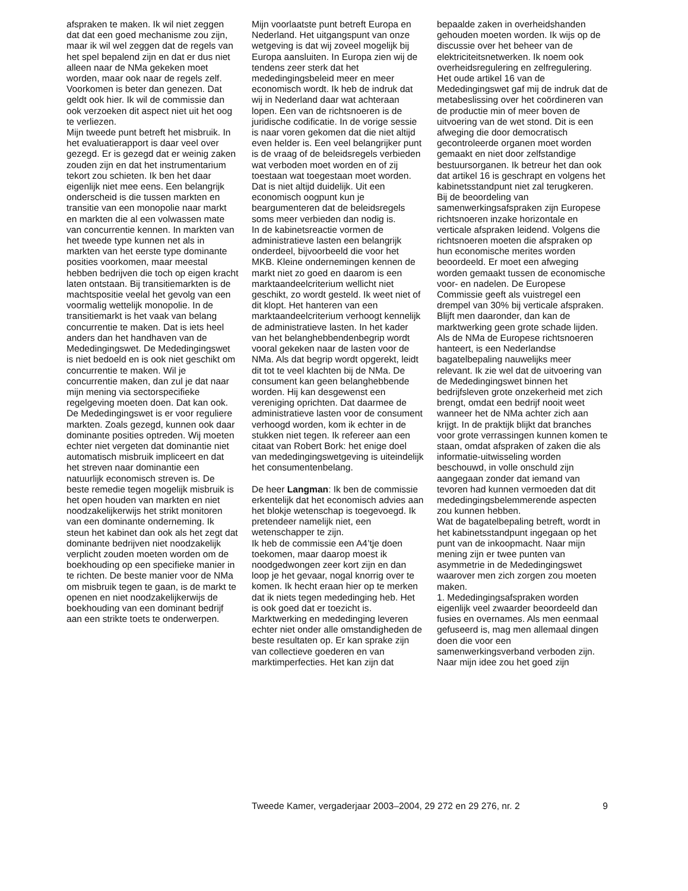afspraken te maken. Ik wil niet zeggen dat dat een goed mechanisme zou zijn, maar ik wil wel zeggen dat de regels van het spel bepalend zijn en dat er dus niet alleen naar de NMa gekeken moet worden, maar ook naar de regels zelf. Voorkomen is beter dan genezen. Dat geldt ook hier. Ik wil de commissie dan ook verzoeken dit aspect niet uit het oog te verliezen.
Mijn tweede punt betreft het misbruik. In het evaluatierapport is daar veel over gezegd. Er is gezegd dat er weinig zaken zouden zijn en dat het instrumentarium tekort zou schieten. Ik ben het daar eigenlijk niet mee eens. Een belangrijk onderscheid is die tussen markten en transitie van een monopolie naar markt en markten die al een volwassen mate van concurrentie kennen. In markten van het tweede type kunnen net als in markten van het eerste type dominante posities voorkomen, maar meestal hebben bedrijven die toch op eigen kracht laten ontstaan. Bij transitiemarkten is de machtspositie veelal het gevolg van een voormalig wettelijk monopolie. In de transitiemarkt is het vaak van belang concurrentie te maken. Dat is iets heel anders dan het handhaven van de Mededingingswet. De Mededingingswet is niet bedoeld en is ook niet geschikt om concurrentie te maken. Wil je concurrentie maken, dan zul je dat naar mijn mening via sectorspecifieke regelgeving moeten doen. Dat kan ook.
De Mededingingswet is er voor reguliere markten. Zoals gezegd, kunnen ook daar dominante posities optreden. Wij moeten echter niet vergeten dat dominantie niet automatisch misbruik impliceert en dat het streven naar dominantie een natuurlijk economisch streven is. De beste remedie tegen mogelijk misbruik is het open houden van markten en niet noodzakelijkerwijs het strikt monitoren van een dominante onderneming. Ik steun het kabinet dan ook als het zegt dat dominante bedrijven niet noodzakelijk verplicht zouden moeten worden om de boekhouding op een specifieke manier in te richten. De beste manier voor de NMa om misbruik tegen te gaan, is de markt te openen en niet noodzakelijkerwijs de boekhouding van een dominant bedrijf aan een strikte toets te onderwerpen.
Mijn voorlaatste punt betreft Europa en Nederland. Het uitgangspunt van onze wetgeving is dat wij zoveel mogelijk bij Europa aansluiten. In Europa zien wij de tendens zeer sterk dat het mededingingsbeleid meer en meer economisch wordt. Ik heb de indruk dat wij in Nederland daar wat achteraan lopen. Een van de richtsnoeren is de juridische codificatie. In de vorige sessie is naar voren gekomen dat die niet altijd even helder is. Een veel belangrijker punt is de vraag of de beleidsregels verbieden wat verboden moet worden en of zij toestaan wat toegestaan moet worden. Dat is niet altijd duidelijk. Uit een economisch oogpunt kun je beargumenteren dat de beleidsregels soms meer verbieden dan nodig is.
In de kabinetsreactie vormen de administratieve lasten een belangrijk onderdeel, bijvoorbeeld die voor het MKB. Kleine ondernemingen kennen de markt niet zo goed en daarom is een marktaandeelcriterium wellicht niet geschikt, zo wordt gesteld. Ik weet niet of dit klopt. Het hanteren van een marktaandeelcriterium verhoogt kennelijk de administratieve lasten. In het kader van het belanghebbendenbegrip wordt vooral gekeken naar de lasten voor de NMa. Als dat begrip wordt opgerekt, leidt dit tot te veel klachten bij de NMa. De consument kan geen belanghebbende worden. Hij kan desgewenst een vereniging oprichten. Dat daarmee de administratieve lasten voor de consument verhoogd worden, kom ik echter in de stukken niet tegen. Ik refereer aan een citaat van Robert Bork: het enige doel van mededingingswetgeving is uiteindelijk het consumentenbelang.
De heer Langman: Ik ben de commissie erkentelijk dat het economisch advies aan het blokje wetenschap is toegevoegd. Ik pretendeer namelijk niet, een wetenschapper te zijn.
Ik heb de commissie een A4’tje doen toekomen, maar daarop moest ik noodgedwongen zeer kort zijn en dan loop je het gevaar, nogal knorrig over te komen. Ik hecht eraan hier op te merken dat ik niets tegen mededinging heb. Het is ook goed dat er toezicht is. Marktwerking en mededinging leveren echter niet onder alle omstandigheden de beste resultaten op. Er kan sprake zijn van collectieve goederen en van marktimperfecties. Het kan zijn dat
bepaalde zaken in overheidshanden gehouden moeten worden. Ik wijs op de discussie over het beheer van de elektriciteitsnetwerken. Ik noem ook overheidsregulering en zelfregulering.
Het oude artikel 16 van de Mededingingswet gaf mij de indruk dat de metabeslissing over het coördineren van de productie min of meer boven de uitvoering van de wet stond. Dit is een afweging die door democratisch gecontroleerde organen moet worden gemaakt en niet door zelfstandige bestuursorganen. Ik betreur het dan ook dat artikel 16 is geschrapt en volgens het kabinetsstandpunt niet zal terugkeren.
Bij de beoordeling van samenwerkingsafspraken zijn Europese richtsnoeren inzake horizontale en verticale afspraken leidend. Volgens die richtsnoeren moeten die afspraken op hun economische merites worden beoordeeld. Er moet een afweging worden gemaakt tussen de economische voor- en nadelen. De Europese Commissie geeft als vuistregel een drempel van 30% bij verticale afspraken. Blijft men daaronder, dan kan de marktwerking geen grote schade lijden. Als de NMa de Europese richtsnoeren hanteert, is een Nederlandse bagatelbepaling nauwelijks meer relevant. Ik zie wel dat de uitvoering van de Mededingingswet binnen het bedrijfsleven grote onzekerheid met zich brengt, omdat een bedrijf nooit weet wanneer het de NMa achter zich aan krijgt. In de praktijk blijkt dat branches voor grote verrassingen kunnen komen te staan, omdat afspraken of zaken die als informatie-uitwisseling worden beschouwd, in volle onschuld zijn aangegaan zonder dat iemand van tevoren had kunnen vermoeden dat dit mededingingsbelemmerende aspecten zou kunnen hebben.
Wat de bagatelbepaling betreft, wordt in het kabinetsstandpunt ingegaan op het punt van de inkoopmacht. Naar mijn mening zijn er twee punten van asymmetrie in de Mededingingswet waarover men zich zorgen zou moeten maken.
1. Mededingingsafspraken worden eigenlijk veel zwaarder beoordeeld dan fusies en overnames. Als men eenmaal gefuseerd is, mag men allemaal dingen doen die voor een samenwerkingsverband verboden zijn. Naar mijn idee zou het goed zijn
Tweede Kamer, vergaderjaar 2003–2004, 29 272 en 29 276, nr. 2 9